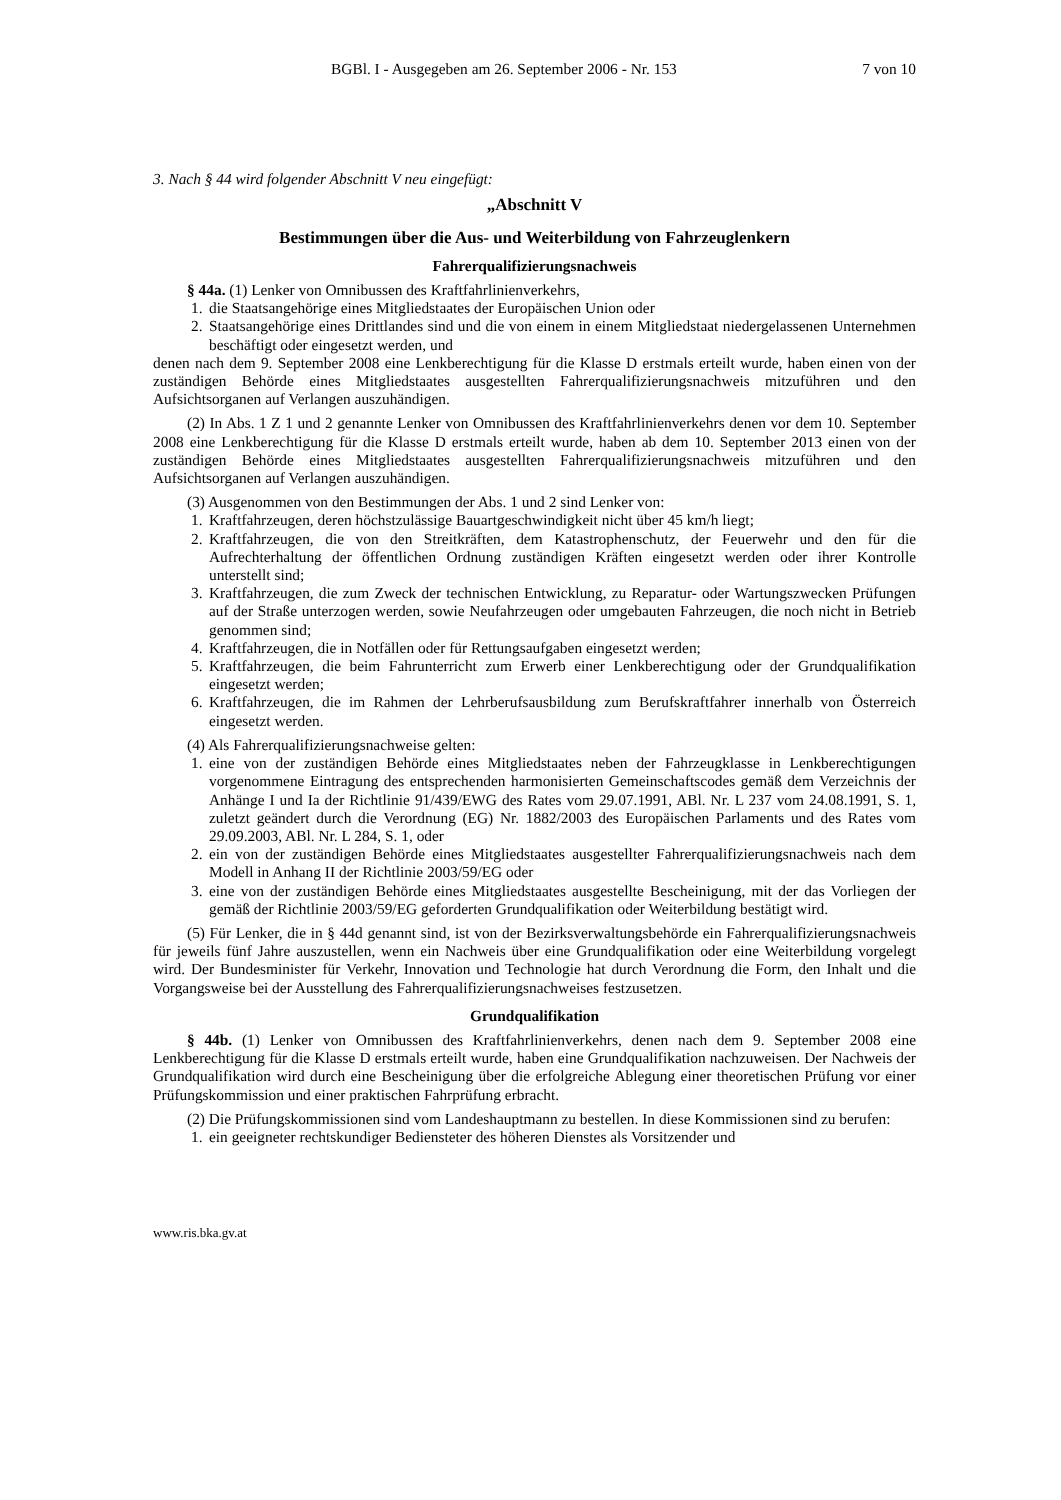BGBl. I - Ausgegeben am 26. September 2006 - Nr. 153 7 von 10
3. Nach § 44 wird folgender Abschnitt V neu eingefügt:
„Abschnitt V
Bestimmungen über die Aus- und Weiterbildung von Fahrzeuglenkern
Fahrerqualifizierungsnachweis
§ 44a. (1) Lenker von Omnibussen des Kraftfahrlinienverkehrs,
1. die Staatsangehörige eines Mitgliedstaates der Europäischen Union oder
2. Staatsangehörige eines Drittlandes sind und die von einem in einem Mitgliedstaat niedergelassenen Unternehmen beschäftigt oder eingesetzt werden, und
denen nach dem 9. September 2008 eine Lenkberechtigung für die Klasse D erstmals erteilt wurde, haben einen von der zuständigen Behörde eines Mitgliedstaates ausgestellten Fahrerqualifizierungsnachweis mitzuführen und den Aufsichtsorganen auf Verlangen auszuhändigen.
(2) In Abs. 1 Z 1 und 2 genannte Lenker von Omnibussen des Kraftfahrlinienverkehrs denen vor dem 10. September 2008 eine Lenkberechtigung für die Klasse D erstmals erteilt wurde, haben ab dem 10. September 2013 einen von der zuständigen Behörde eines Mitgliedstaates ausgestellten Fahrerqualifizierungsnachweis mitzuführen und den Aufsichtsorganen auf Verlangen auszuhändigen.
(3) Ausgenommen von den Bestimmungen der Abs. 1 und 2 sind Lenker von:
1. Kraftfahrzeugen, deren höchstzulässige Bauartgeschwindigkeit nicht über 45 km/h liegt;
2. Kraftfahrzeugen, die von den Streitkräften, dem Katastrophenschutz, der Feuerwehr und den für die Aufrechterhaltung der öffentlichen Ordnung zuständigen Kräften eingesetzt werden oder ihrer Kontrolle unterstellt sind;
3. Kraftfahrzeugen, die zum Zweck der technischen Entwicklung, zu Reparatur- oder Wartungszwecken Prüfungen auf der Straße unterzogen werden, sowie Neufahrzeugen oder umgebauten Fahrzeugen, die noch nicht in Betrieb genommen sind;
4. Kraftfahrzeugen, die in Notfällen oder für Rettungsaufgaben eingesetzt werden;
5. Kraftfahrzeugen, die beim Fahrunterricht zum Erwerb einer Lenkberechtigung oder der Grundqualifikation eingesetzt werden;
6. Kraftfahrzeugen, die im Rahmen der Lehrberufsausbildung zum Berufskraftfahrer innerhalb von Österreich eingesetzt werden.
(4) Als Fahrerqualifizierungsnachweise gelten:
1. eine von der zuständigen Behörde eines Mitgliedstaates neben der Fahrzeugklasse in Lenkberechtigungen vorgenommene Eintragung des entsprechenden harmonisierten Gemeinschaftscodes gemäß dem Verzeichnis der Anhänge I und Ia der Richtlinie 91/439/EWG des Rates vom 29.07.1991, ABl. Nr. L 237 vom 24.08.1991, S. 1, zuletzt geändert durch die Verordnung (EG) Nr. 1882/2003 des Europäischen Parlaments und des Rates vom 29.09.2003, ABl. Nr. L 284, S. 1, oder
2. ein von der zuständigen Behörde eines Mitgliedstaates ausgestellter Fahrerqualifizierungsnachweis nach dem Modell in Anhang II der Richtlinie 2003/59/EG oder
3. eine von der zuständigen Behörde eines Mitgliedstaates ausgestellte Bescheinigung, mit der das Vorliegen der gemäß der Richtlinie 2003/59/EG geforderten Grundqualifikation oder Weiterbildung bestätigt wird.
(5) Für Lenker, die in § 44d genannt sind, ist von der Bezirksverwaltungsbehörde ein Fahrerqualifizierungsnachweis für jeweils fünf Jahre auszustellen, wenn ein Nachweis über eine Grundqualifikation oder eine Weiterbildung vorgelegt wird. Der Bundesminister für Verkehr, Innovation und Technologie hat durch Verordnung die Form, den Inhalt und die Vorgangsweise bei der Ausstellung des Fahrerqualifizierungsnachweises festzusetzen.
Grundqualifikation
§ 44b. (1) Lenker von Omnibussen des Kraftfahrlinienverkehrs, denen nach dem 9. September 2008 eine Lenkberechtigung für die Klasse D erstmals erteilt wurde, haben eine Grundqualifikation nachzuweisen. Der Nachweis der Grundqualifikation wird durch eine Bescheinigung über die erfolgreiche Ablegung einer theoretischen Prüfung vor einer Prüfungskommission und einer praktischen Fahrprüfung erbracht.
(2) Die Prüfungskommissionen sind vom Landeshauptmann zu bestellen. In diese Kommissionen sind zu berufen:
1. ein geeigneter rechtskundiger Bediensteter des höheren Dienstes als Vorsitzender und
www.ris.bka.gv.at